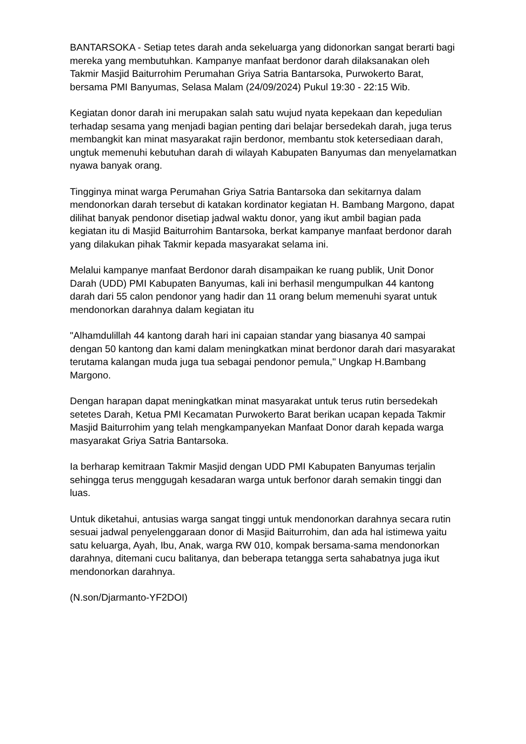BANTARSOKA - Setiap tetes darah anda sekeluarga yang didonorkan sangat berarti bagi mereka yang membutuhkan. Kampanye manfaat berdonor darah dilaksanakan oleh Takmir Masjid Baiturrohim Perumahan Griya Satria Bantarsoka, Purwokerto Barat, bersama PMI Banyumas, Selasa Malam (24/09/2024) Pukul 19:30 - 22:15 Wib.
Kegiatan donor darah ini merupakan salah satu wujud nyata kepekaan dan kepedulian terhadap sesama yang menjadi bagian penting dari belajar bersedekah darah, juga terus membangkit kan minat masyarakat rajin berdonor, membantu stok ketersediaan darah, ungtuk memenuhi kebutuhan darah di wilayah Kabupaten Banyumas dan menyelamatkan nyawa banyak orang.
Tingginya minat warga Perumahan Griya Satria Bantarsoka dan sekitarnya dalam mendonorkan darah tersebut di katakan kordinator kegiatan H. Bambang Margono, dapat dilihat banyak pendonor disetiap jadwal waktu donor, yang ikut ambil bagian pada kegiatan itu di Masjid Baiturrohim Bantarsoka, berkat kampanye manfaat berdonor darah yang dilakukan pihak Takmir kepada masyarakat selama ini.
Melalui kampanye manfaat Berdonor darah disampaikan ke ruang publik, Unit Donor Darah (UDD) PMI Kabupaten Banyumas, kali ini berhasil mengumpulkan 44 kantong darah dari 55 calon pendonor yang hadir dan 11 orang belum memenuhi syarat untuk mendonorkan darahnya dalam kegiatan itu
"Alhamdulillah 44 kantong darah hari ini capaian standar yang biasanya 40 sampai dengan 50 kantong dan kami dalam meningkatkan minat berdonor darah dari masyarakat terutama kalangan muda juga tua sebagai pendonor pemula," Ungkap H.Bambang Margono.
Dengan harapan dapat meningkatkan minat masyarakat untuk terus rutin bersedekah setetes Darah, Ketua PMI Kecamatan Purwokerto Barat berikan ucapan kepada Takmir Masjid Baiturrohim yang telah mengkampanyekan Manfaat Donor darah kepada warga masyarakat Griya Satria Bantarsoka.
Ia berharap kemitraan Takmir Masjid dengan UDD PMI Kabupaten Banyumas terjalin sehingga terus menggugah kesadaran warga untuk berfonor darah semakin tinggi dan luas.
Untuk diketahui, antusias warga sangat tinggi untuk mendonorkan darahnya secara rutin sesuai jadwal penyelenggaraan donor di Masjid Baiturrohim, dan ada hal istimewa yaitu satu keluarga, Ayah, Ibu, Anak, warga RW 010, kompak bersama-sama mendonorkan darahnya, ditemani cucu balitanya, dan beberapa tetangga serta sahabatnya juga ikut mendonorkan darahnya.
(N.son/Djarmanto-YF2DOI)